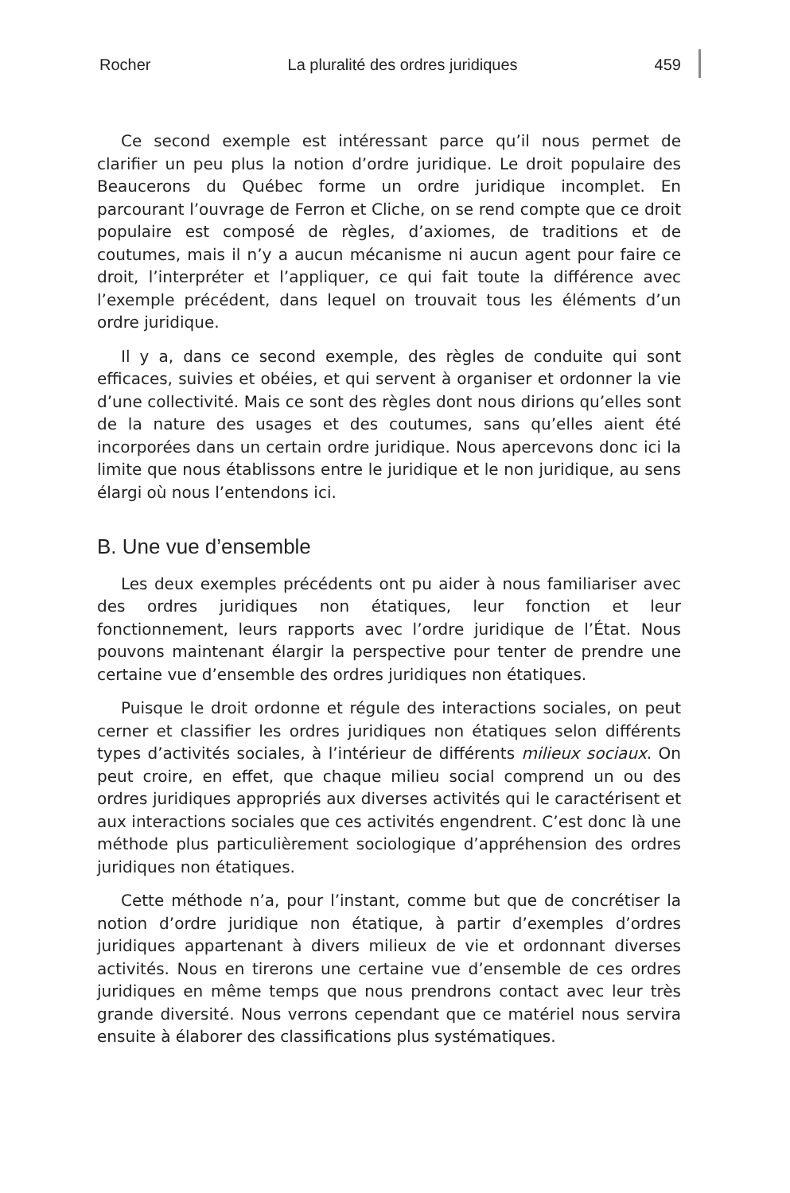Rocher La pluralité des ordres juridiques 459
Ce second exemple est intéressant parce qu’il nous permet de clarifier un peu plus la notion d’ordre juridique. Le droit populaire des Beaucerons du Québec forme un ordre juridique incomplet. En parcourant l’ouvrage de Ferron et Cliche, on se rend compte que ce droit populaire est composé de règles, d’axiomes, de traditions et de coutumes, mais il n’y a aucun mécanisme ni aucun agent pour faire ce droit, l’interpréter et l’appliquer, ce qui fait toute la différence avec l’exemple précédent, dans lequel on trouvait tous les éléments d’un ordre juridique.
Il y a, dans ce second exemple, des règles de conduite qui sont efficaces, suivies et obéies, et qui servent à organiser et ordonner la vie d’une collectivité. Mais ce sont des règles dont nous dirions qu’elles sont de la nature des usages et des coutumes, sans qu’elles aient été incorporées dans un certain ordre juridique. Nous apercevons donc ici la limite que nous établissons entre le juridique et le non juridique, au sens élargi où nous l’entendons ici.
B. Une vue d’ensemble
Les deux exemples précédents ont pu aider à nous familiariser avec des ordres juridiques non étatiques, leur fonction et leur fonctionnement, leurs rapports avec l’ordre juridique de l’État. Nous pouvons maintenant élargir la perspective pour tenter de prendre une certaine vue d’ensemble des ordres juridiques non étatiques.
Puisque le droit ordonne et régule des interactions sociales, on peut cerner et classifier les ordres juridiques non étatiques selon différents types d’activités sociales, à l’intérieur de différents milieux sociaux. On peut croire, en effet, que chaque milieu social comprend un ou des ordres juridiques appropriés aux diverses activités qui le caractérisent et aux interactions sociales que ces activités engendrent. C’est donc là une méthode plus particulièrement sociologique d’appréhension des ordres juridiques non étatiques.
Cette méthode n’a, pour l’instant, comme but que de concrétiser la notion d’ordre juridique non étatique, à partir d’exemples d’ordres juridiques appartenant à divers milieux de vie et ordonnant diverses activités. Nous en tirerons une certaine vue d’ensemble de ces ordres juridiques en même temps que nous prendrons contact avec leur très grande diversité. Nous verrons cependant que ce matériel nous servira ensuite à élaborer des classifications plus systématiques.